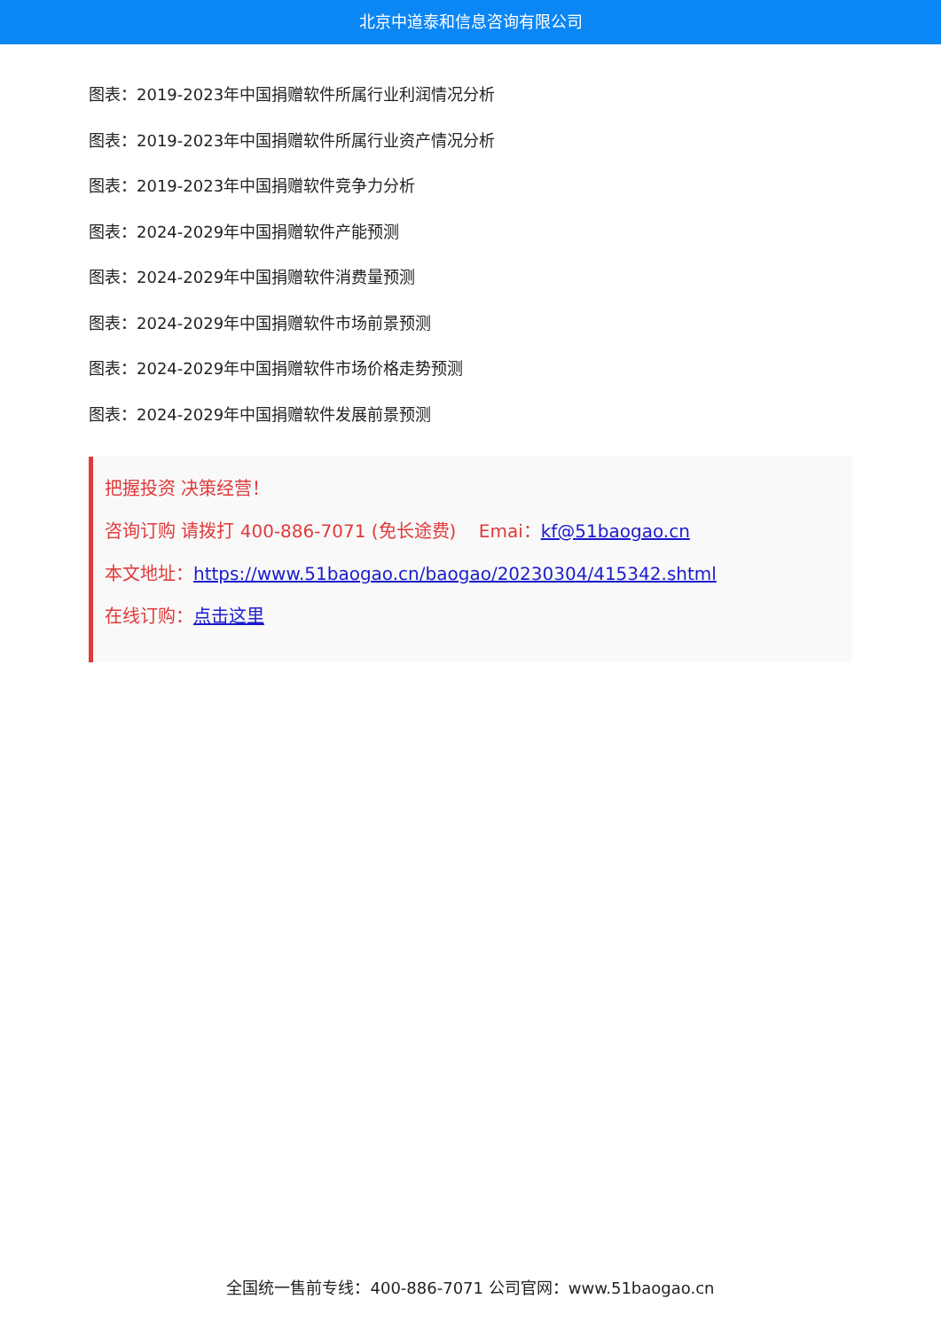北京中道泰和信息咨询有限公司
图表：2019-2023年中国捐赠软件所属行业利润情况分析
图表：2019-2023年中国捐赠软件所属行业资产情况分析
图表：2019-2023年中国捐赠软件竞争力分析
图表：2024-2029年中国捐赠软件产能预测
图表：2024-2029年中国捐赠软件消费量预测
图表：2024-2029年中国捐赠软件市场前景预测
图表：2024-2029年中国捐赠软件市场价格走势预测
图表：2024-2029年中国捐赠软件发展前景预测
把握投资 决策经营！
咨询订购 请拨打 400-886-7071 (免长途费) Emai：kf@51baogao.cn
本文地址：https://www.51baogao.cn/baogao/20230304/415342.shtml
在线订购：点击这里
全国统一售前专线：400-886-7071 公司官网：www.51baogao.cn